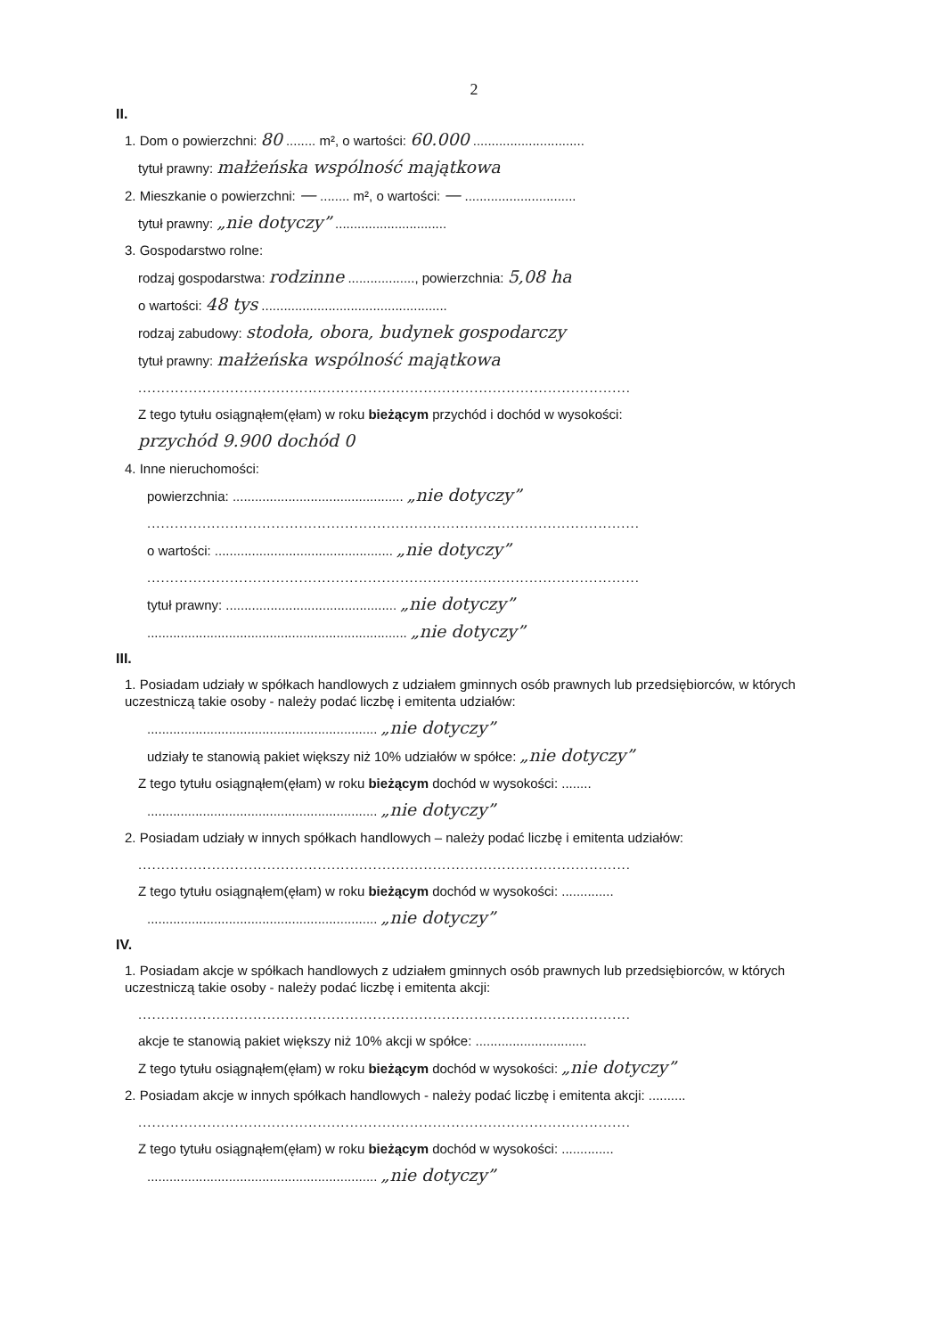2
II.
1. Dom o powierzchni: 80 ........ m², o wartości: 60.000 ..............................
tytuł prawny: małżeńska wspólność majątkowa
2. Mieszkanie o powierzchni: — ........ m², o wartości: — ..............................
tytuł prawny: „nie dotyczy” ..............................
3. Gospodarstwo rolne:
rodzaj gospodarstwa: rodzinne .................., powierzchnia: 5,08 ha
o wartości: 48 tys ..................................................
rodzaj zabudowy: stodoła, obora, budynek gospodarczy
tytuł prawny: małżeńska wspólność majątkowa
...........................................................................................................
Z tego tytułu osiągnąłem(ęłam) w roku bieżącym przychód i dochód w wysokości:
przychód 9.900 dochód 0
4. Inne nieruchomości:
powierzchnia: .............................................. „nie dotyczy”
...........................................................................................................
o wartości: ................................................ „nie dotyczy”
...........................................................................................................
tytuł prawny: .............................................. „nie dotyczy”
...................................................................... „nie dotyczy”
III.
1. Posiadam udziały w spółkach handlowych z udziałem gminnych osób prawnych lub przedsiębiorców, w których uczestniczą takie osoby - należy podać liczbę i emitenta udziałów:
.............................................................. „nie dotyczy”
udziały te stanowią pakiet większy niż 10% udziałów w spółce: „nie dotyczy”
Z tego tytułu osiągnąłem(ęłam) w roku bieżącym dochód w wysokości: ........
.............................................................. „nie dotyczy”
2. Posiadam udziały w innych spółkach handlowych – należy podać liczbę i emitenta udziałów:
...........................................................................................................
Z tego tytułu osiągnąłem(ęłam) w roku bieżącym dochód w wysokości: ..............
.............................................................. „nie dotyczy”
IV.
1. Posiadam akcje w spółkach handlowych z udziałem gminnych osób prawnych lub przedsiębiorców, w których uczestniczą takie osoby - należy podać liczbę i emitenta akcji:
...........................................................................................................
akcje te stanowią pakiet większy niż 10% akcji w spółce: ..............................
Z tego tytułu osiągnąłem(ęłam) w roku bieżącym dochód w wysokości: „nie dotyczy”
2. Posiadam akcje w innych spółkach handlowych - należy podać liczbę i emitenta akcji: ..........
...........................................................................................................
Z tego tytułu osiągnąłem(ęłam) w roku bieżącym dochód w wysokości: ..............
.............................................................. „nie dotyczy”